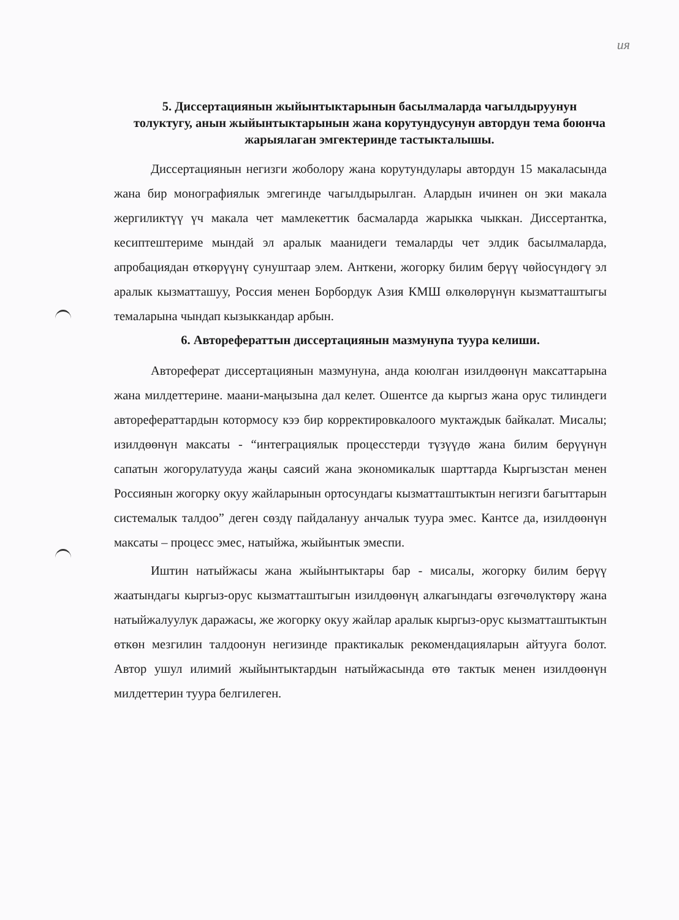ия
5. Диссертациянын жыйынтыктарынын басылмаларда чагылдыруунун толуктугу, анын жыйынтыктарынын жана корутундусунун автордун тема боюнча жарыялаган эмгектеринде тастыкталышы.
Диссертациянын негизги жоболору жана корутундулары автордун 15 макаласында жана бир монографиялык эмгегинде чагылдырылган. Алардын ичинен он эки макала жергиликтүү үч макала чет мамлекеттик басмаларда жарыкка чыккан. Диссертантка, кесиптештериме мындай эл аралык маанидеги темаларды чет элдик басылмаларда, апробациядан өткөрүүнү сунуштаар элем. Анткени, жогорку билим берүү чөйосүндөгү эл аралык кызматташуу, Россия менен Борбордук Азия КМШ өлкөлөрүнүн кызматташтыгы темаларына чындап кызыккандар арбын.
6. Авторефераттын диссертациянын мазмунупа туура келиши.
Автореферат диссертациянын мазмунуна, анда коюлган изилдөөнүн максаттарына жана милдеттерине. маани-маңызына дал келет. Ошентсе да кыргыз жана орус тилиндеги авторефераттардын котормосу кээ бир корректировкалоого муктаждык байкалат. Мисалы; изилдөөнүн максаты - “интеграциялык процесстерди түзүүдө жана билим берүүнүн сапатын жогорулатууда жаңы саясий жана экономикалык шарттарда Кыргызстан менен Россиянын жогорку окуу жайларынын ортосундагы кызматташтыктын негизги багыттарын системалык талдоо” деген сөздү пайдалануу анчалык туура эмес. Кантсе да, изилдөөнүн максаты – процесс эмес, натыйжа, жыйынтык эмеспи.
Иштин натыйжасы жана жыйынтыктары бар - мисалы, жогорку билим берүү жаатындагы кыргыз-орус кызматташтыгын изилдөөнүң алкагындагы өзгөчөлүктөрү жана натыйжалуулук даражасы, же жогорку окуу жайлар аралык кыргыз-орус кызматташтыктын өткөн мезгилин талдоонун негизинде практикалык рекомендацияларын айтууга болот. Автор ушул илимий жыйынтыктардын натыйжасында өтө тактык менен изилдөөнүн милдеттерин туура белгилеген.